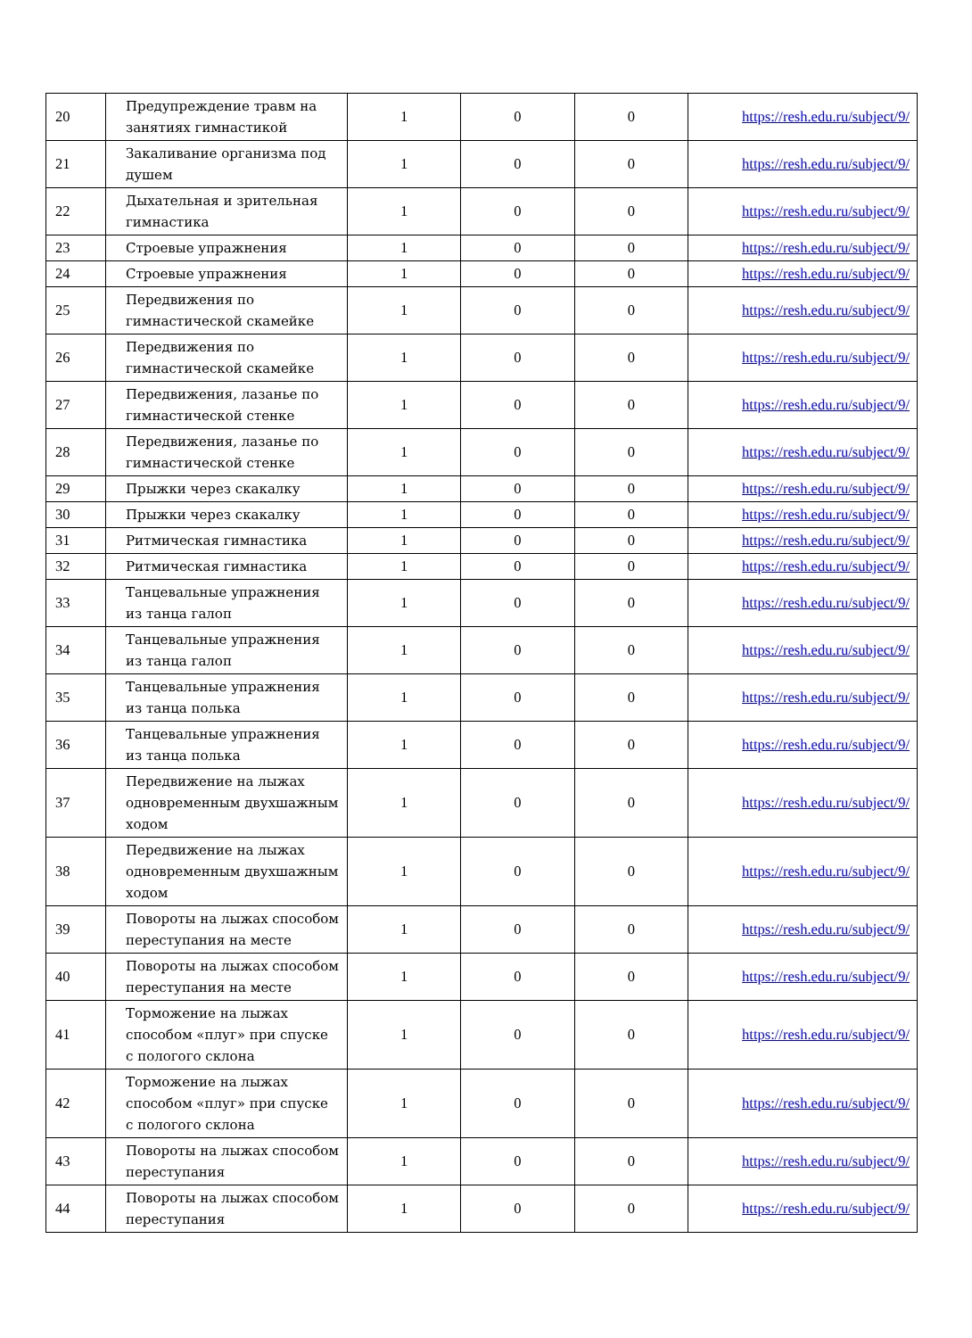| 20 | Предупреждение травм на занятиях гимнастикой | 1 | 0 | 0 | https://resh.edu.ru/subject/9/ |
| 21 | Закаливание организма под душем | 1 | 0 | 0 | https://resh.edu.ru/subject/9/ |
| 22 | Дыхательная и зрительная гимнастика | 1 | 0 | 0 | https://resh.edu.ru/subject/9/ |
| 23 | Строевые упражнения | 1 | 0 | 0 | https://resh.edu.ru/subject/9/ |
| 24 | Строевые упражнения | 1 | 0 | 0 | https://resh.edu.ru/subject/9/ |
| 25 | Передвижения по гимнастической скамейке | 1 | 0 | 0 | https://resh.edu.ru/subject/9/ |
| 26 | Передвижения по гимнастической скамейке | 1 | 0 | 0 | https://resh.edu.ru/subject/9/ |
| 27 | Передвижения, лазанье по гимнастической стенке | 1 | 0 | 0 | https://resh.edu.ru/subject/9/ |
| 28 | Передвижения, лазанье по гимнастической стенке | 1 | 0 | 0 | https://resh.edu.ru/subject/9/ |
| 29 | Прыжки через скакалку | 1 | 0 | 0 | https://resh.edu.ru/subject/9/ |
| 30 | Прыжки через скакалку | 1 | 0 | 0 | https://resh.edu.ru/subject/9/ |
| 31 | Ритмическая гимнастика | 1 | 0 | 0 | https://resh.edu.ru/subject/9/ |
| 32 | Ритмическая гимнастика | 1 | 0 | 0 | https://resh.edu.ru/subject/9/ |
| 33 | Танцевальные упражнения из танца галоп | 1 | 0 | 0 | https://resh.edu.ru/subject/9/ |
| 34 | Танцевальные упражнения из танца галоп | 1 | 0 | 0 | https://resh.edu.ru/subject/9/ |
| 35 | Танцевальные упражнения из танца полька | 1 | 0 | 0 | https://resh.edu.ru/subject/9/ |
| 36 | Танцевальные упражнения из танца полька | 1 | 0 | 0 | https://resh.edu.ru/subject/9/ |
| 37 | Передвижение на лыжах одновременным двухшажным ходом | 1 | 0 | 0 | https://resh.edu.ru/subject/9/ |
| 38 | Передвижение на лыжах одновременным двухшажным ходом | 1 | 0 | 0 | https://resh.edu.ru/subject/9/ |
| 39 | Повороты на лыжах способом переступания на месте | 1 | 0 | 0 | https://resh.edu.ru/subject/9/ |
| 40 | Повороты на лыжах способом переступания на месте | 1 | 0 | 0 | https://resh.edu.ru/subject/9/ |
| 41 | Торможение на лыжах способом «плуг» при спуске с пологого склона | 1 | 0 | 0 | https://resh.edu.ru/subject/9/ |
| 42 | Торможение на лыжах способом «плуг» при спуске с пологого склона | 1 | 0 | 0 | https://resh.edu.ru/subject/9/ |
| 43 | Повороты на лыжах способом переступания | 1 | 0 | 0 | https://resh.edu.ru/subject/9/ |
| 44 | Повороты на лыжах способом переступания | 1 | 0 | 0 | https://resh.edu.ru/subject/9/ |